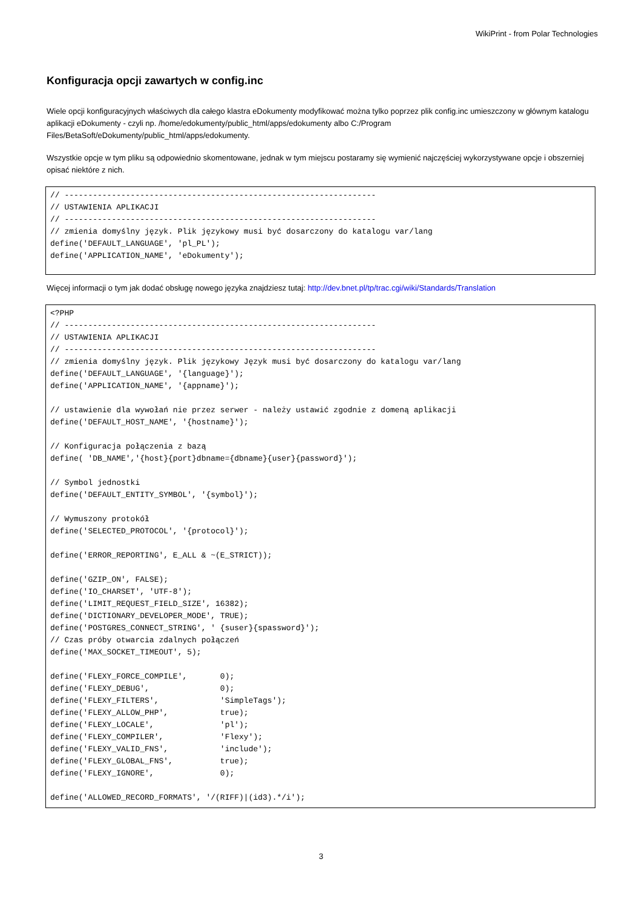WikiPrint - from Polar Technologies
Konfiguracja opcji zawartych w config.inc
Wiele opcji konfiguracyjnych właściwych dla całego klastra eDokumenty modyfikować można tylko poprzez plik config.inc umieszczony w głównym katalogu aplikacji eDokumenty - czyli np. /home/edokumenty/public_html/apps/edokumenty albo C:/Program Files/BetaSoft/eDokumenty/public_html/apps/edokumenty.
Wszystkie opcje w tym pliku są odpowiednio skomentowane, jednak w tym miejscu postaramy się wymienić najczęściej wykorzystywane opcje i obszerniej opisać niektóre z nich.
// ------------------------------------------------------------------
// USTAWIENIA APLIKACJI
// ------------------------------------------------------------------
// zmienia domyślny język. Plik językowy musi być dosarczony do katalogu var/lang
define('DEFAULT_LANGUAGE', 'pl_PL');
define('APPLICATION_NAME', 'eDokumenty');
Więcej informacji o tym jak dodać obsługę nowego języka znajdziesz tutaj: http://dev.bnet.pl/tp/trac.cgi/wiki/Standards/Translation
<?PHP
// ------------------------------------------------------------------
// USTAWIENIA APLIKACJI
// ------------------------------------------------------------------
// zmienia domyślny język. Plik językowy Język musi być dosarczony do katalogu var/lang
define('DEFAULT_LANGUAGE', '{language}');
define('APPLICATION_NAME', '{appname}');

// ustawienie dla wywołań nie przez serwer - należy ustawić zgodnie z domeną aplikacji
define('DEFAULT_HOST_NAME', '{hostname}');

// Konfiguracja połączenia z bazą
define( 'DB_NAME','{host}{port}dbname={dbname}{user}{password}');

// Symbol jednostki
define('DEFAULT_ENTITY_SYMBOL', '{symbol}');

// Wymuszony protokół
define('SELECTED_PROTOCOL', '{protocol}');

define('ERROR_REPORTING', E_ALL & ~(E_STRICT));

define('GZIP_ON', FALSE);
define('IO_CHARSET', 'UTF-8');
define('LIMIT_REQUEST_FIELD_SIZE', 16382);
define('DICTIONARY_DEVELOPER_MODE', TRUE);
define('POSTGRES_CONNECT_STRING', ' {suser}{spassword}');
// Czas próby otwarcia zdalnych połączeń
define('MAX_SOCKET_TIMEOUT', 5);

define('FLEXY_FORCE_COMPILE',       0);
define('FLEXY_DEBUG',               0);
define('FLEXY_FILTERS',             'SimpleTags');
define('FLEXY_ALLOW_PHP',           true);
define('FLEXY_LOCALE',              'pl');
define('FLEXY_COMPILER',            'Flexy');
define('FLEXY_VALID_FNS',           'include');
define('FLEXY_GLOBAL_FNS',          true);
define('FLEXY_IGNORE',              0);

define('ALLOWED_RECORD_FORMATS', '/(RIFF)|(id3).*/i');
3